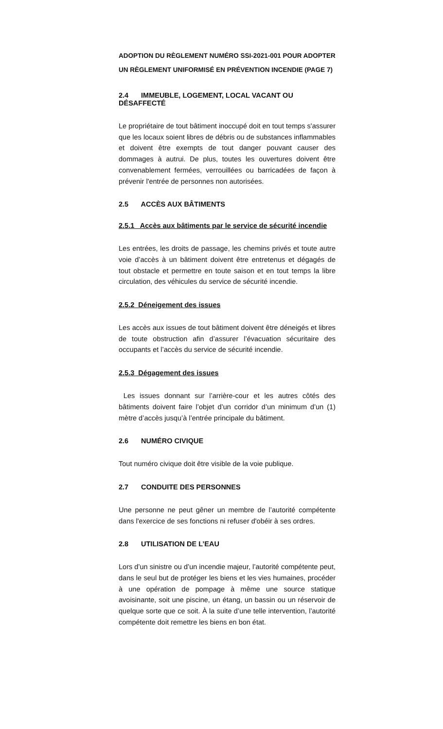ADOPTION DU RÈGLEMENT NUMÉRO SSI-2021-001 POUR ADOPTER UN RÈGLEMENT UNIFORMISÉ EN PRÉVENTION INCENDIE (PAGE 7)
2.4 IMMEUBLE, LOGEMENT, LOCAL VACANT OU DÉSAFFECTÉ
Le propriétaire de tout bâtiment inoccupé doit en tout temps s'assurer que les locaux soient libres de débris ou de substances inflammables et doivent être exempts de tout danger pouvant causer des dommages à autrui. De plus, toutes les ouvertures doivent être convenablement fermées, verrouillées ou barricadées de façon à prévenir l'entrée de personnes non autorisées.
2.5 ACCÈS AUX BÂTIMENTS
2.5.1 Accès aux bâtiments par le service de sécurité incendie
Les entrées, les droits de passage, les chemins privés et toute autre voie d’accès à un bâtiment doivent être entretenus et dégagés de tout obstacle et permettre en toute saison et en tout temps la libre circulation, des véhicules du service de sécurité incendie.
2.5.2 Déneigement des issues
Les accès aux issues de tout bâtiment doivent être déneigés et libres de toute obstruction afin d’assurer l’évacuation sécuritaire des occupants et l’accès du service de sécurité incendie.
2.5.3 Dégagement des issues
Les issues donnant sur l’arrière-cour et les autres côtés des bâtiments doivent faire l’objet d’un corridor d’un minimum d’un (1) mètre d’accès jusqu’à l’entrée principale du bâtiment.
2.6 NUMÉRO CIVIQUE
Tout numéro civique doit être visible de la voie publique.
2.7 CONDUITE DES PERSONNES
Une personne ne peut gêner un membre de l’autorité compétente dans l'exercice de ses fonctions ni refuser d'obéir à ses ordres.
2.8 UTILISATION DE L’EAU
Lors d’un sinistre ou d’un incendie majeur, l’autorité compétente peut, dans le seul but de protéger les biens et les vies humaines, procéder à une opération de pompage à même une source statique avoisinante, soit une piscine, un étang, un bassin ou un réservoir de quelque sorte que ce soit. À la suite d’une telle intervention, l’autorité compétente doit remettre les biens en bon état.